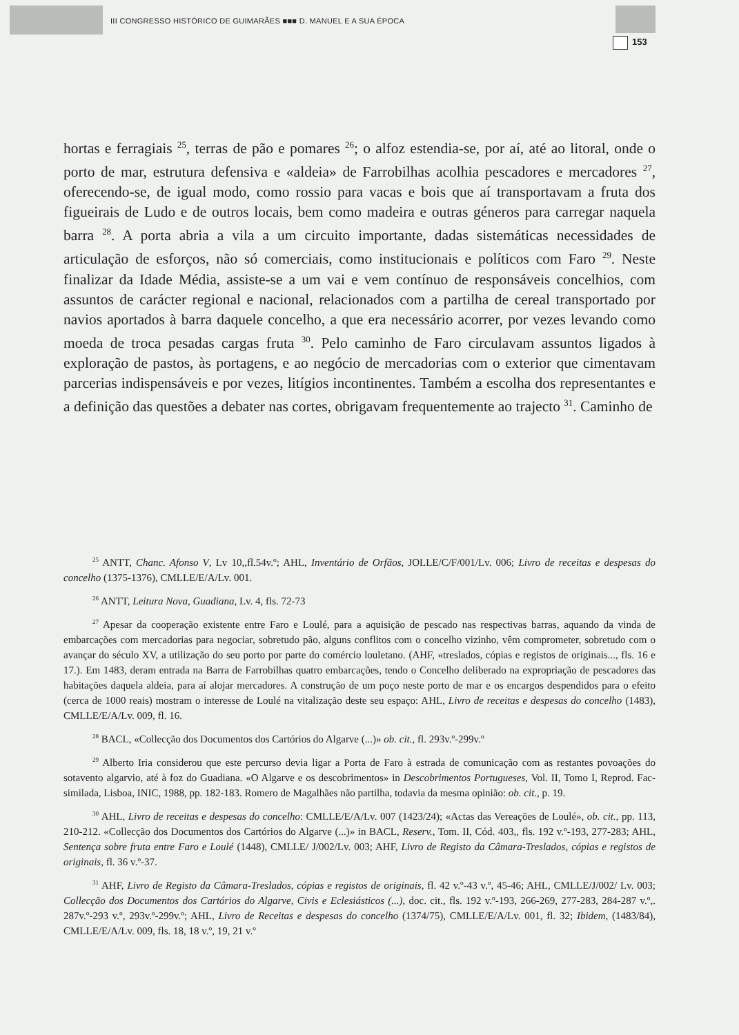III CONGRESSO HISTÓRICO DE GUIMARÃES ■■■ D. MANUEL E A SUA ÉPOCA
153
hortas e ferragiais <sup>25</sup>, terras de pão e pomares <sup>26</sup>; o alfoz estendia-se, por aí, até ao litoral, onde o porto de mar, estrutura defensiva e «aldeia» de Farrobilhas acolhia pescadores e mercadores <sup>27</sup>, oferecendo-se, de igual modo, como rossio para vacas e bois que aí transportavam a fruta dos figueirais de Ludo e de outros locais, bem como madeira e outras géneros para carregar naquela barra <sup>28</sup>. A porta abria a vila a um circuito importante, dadas sistemáticas necessidades de articulação de esforços, não só comerciais, como institucionais e políticos com Faro <sup>29</sup>. Neste finalizar da Idade Média, assiste-se a um vai e vem contínuo de responsáveis concelhios, com assuntos de carácter regional e nacional, relacionados com a partilha de cereal transportado por navios aportados à barra daquele concelho, a que era necessário acorrer, por vezes levando como moeda de troca pesadas cargas fruta <sup>30</sup>. Pelo caminho de Faro circulavam assuntos ligados à exploração de pastos, às portagens, e ao negócio de mercadorias com o exterior que cimentavam parcerias indispensáveis e por vezes, litígios incontinentes. Também a escolha dos representantes e a definição das questões a debater nas cortes, obrigavam frequentemente ao trajecto <sup>31</sup>. Caminho de
<sup>25</sup> ANTT, Chanc. Afonso V, Lv 10,,fl.54v.º; AHL, Inventário de Orfãos, JOLLE/C/F/001/Lv. 006; Livro de receitas e despesas do concelho (1375-1376), CMLLE/E/A/Lv. 001.
<sup>26</sup> ANTT, Leitura Nova, Guadiana, Lv. 4, fls. 72-73
<sup>27</sup> Apesar da cooperação existente entre Faro e Loulé, para a aquisição de pescado nas respectivas barras, aquando da vinda de embarcações com mercadorias para negociar, sobretudo pão, alguns conflitos com o concelho vizinho, vêm comprometer, sobretudo com o avançar do século XV, a utilização do seu porto por parte do comércio louletano. (AHF, «treslados, cópias e registos de originais..., fls. 16 e 17.). Em 1483, deram entrada na Barra de Farrobilhas quatro embarcações, tendo o Concelho deliberado na expropriação de pescadores das habitações daquela aldeia, para aí alojar mercadores. A construção de um poço neste porto de mar e os encargos despendidos para o efeito (cerca de 1000 reais) mostram o interesse de Loulé na vitalização deste seu espaço: AHL, Livro de receitas e despesas do concelho (1483), CMLLE/E/A/Lv. 009, fl. 16.
<sup>28</sup> BACL, «Collecção dos Documentos dos Cartórios do Algarve (...)» ob. cit., fl. 293v.º-299v.º
<sup>29</sup> Alberto Iria considerou que este percurso devia ligar a Porta de Faro à estrada de comunicação com as restantes povoações do sotavento algarvio, até à foz do Guadiana. «O Algarve e os descobrimentos» in Descobrimentos Portugueses, Vol. II, Tomo I, Reprod. Fac-similada, Lisboa, INIC, 1988, pp. 182-183. Romero de Magalhães não partilha, todavia da mesma opinião: ob. cit., p. 19.
<sup>30</sup> AHL, Livro de receitas e despesas do concelho: CMLLE/E/A/Lv. 007 (1423/24); «Actas das Vereações de Loulé», ob. cit., pp. 113, 210-212. «Collecção dos Documentos dos Cartórios do Algarve (...)» in BACL, Reserv., Tom. II, Cód. 403,, fls. 192 v.º-193, 277-283; AHL, Sentença sobre fruta entre Faro e Loulé (1448), CMLLE/ J/002/Lv. 003; AHF, Livro de Registo da Câmara-Treslados, cópias e registos de originais, fl. 36 v.º-37.
<sup>31</sup> AHF, Livro de Registo da Câmara-Treslados, cópias e registos de originais, fl. 42 v.º-43 v.º, 45-46; AHL, CMLLE/J/002/ Lv. 003; Collecção dos Documentos dos Cartórios do Algarve, Civis e Eclesiásticos (...), doc. cit., fls. 192 v.º-193, 266-269, 277-283, 284-287 v.º,. 287v.º-293 v.º, 293v.º-299v.º; AHL, Livro de Receitas e despesas do concelho (1374/75), CMLLE/E/A/Lv. 001, fl. 32; Ibidem, (1483/84), CMLLE/E/A/Lv. 009, fls. 18, 18 v.º, 19, 21 v.º